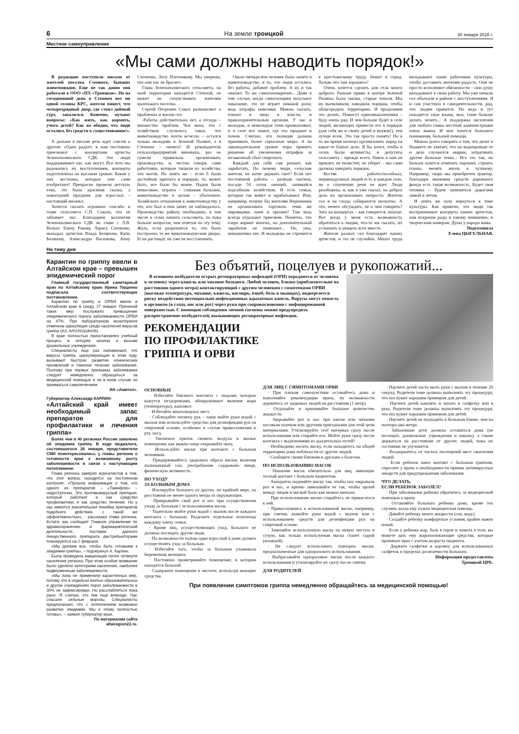6 На земле троицкой 30 января 2016 г.
Местное самоуправление
«Мы сами должны наводить порядок!»
В редакцию поступило письмо от жителей поселка Степного, бывших животноводов. Еще не так давно они работали в ООО «ПХ «Троицкое». Но на сегодняшний день в Степном нет ни одной головы КРС, жители пишут, что четырехрядный двор, где стоял дойный гурт, завалился. Конечно, мучают вопросы: «Как жить, как кормить, учить детей? Как же обидно, что люди остались без средств к существованию!».
А дальше в письме речь идет совсем о другом: «Одно радует: к нам постоянно приезжают с концертами артисты Зеленополянского СДК. Эти люди поддерживают нас, как могут. Все лето мы радовались их выступлениям, концерты подготовлены на высоком уровне. Какие у них костюмы, которые они сами изобретают! Прекрасно провели детскую елку, это была красивая сказка, а новогодний праздник для взрослых – настоящий мюзикл.
Хочется сказать огромное спасибо и главе сельсовета С.П. Соколу, что не забывает нас. Благодарим коллектив Зеленополянского СДК во главе с Л.В. Вельш: Елену Ракову, Ларису Сенченко, молодых артистов Влада Белянова, Катю Белянову, Александра Васюкова, Анну Сенченко, Лизу Плотникову. Мы уверены, что они нас не бросят».
Глава Зеленополянского сельсовета, на чьей территории находится Степной, не может не сочувствовать жителям маленького поселка.
Сергей Петрович Сокол размышляет о проблемах и жизни сел:
-Работы действительно нет, а отсюда – множество проблем. Чья вина, что с хозяйством случилось такое, что животноводство почти исчезло – остался только молодняк в Зеленой Поляне, а в Степном – ничего? И руководители сельхозпредприятий виноваты, раз не сумели правильно организовать производство, и, честно говоря, сами работники, которые тащили из хозяйства, что могли. Но опять же – если б были достойная зарплата и порядок, то, может быть, все было бы иначе. Надои были невысокие, затраты – слишком большие, животноводство в целом – убыточное. Хозяйского отношения к животноводству у тех, кто был в нем занят, не наблюдалось. Производство району необходимо, в том числе в селах нашего сельсовета, но пока больше вопросов, чем ответов на эту тему. Жаль, если разрушится то, что было построено, те же животноводческие дворы. Если растащат, их уже не восстановить.
Около пятидесяти человек было занято в животноводстве, и то, что люди остались без работы, добавит проблем. А их и так хватает. То же самогоноварение... Даже в том случае, когда самогонщики получают наказание, это не играет никакой роли, ведь штрафы невелики. Можно сказать, плюют в лицо и власти, и правоохранительным органам. У нас и молодые, и немолодые этим промышляют, и в селе все знают, где что продают и почем. Считаю, что полиция должна принимать более серьезные меры. А на законодательном уровне пора принять решение об увеличении штрафов за незаконный сбыт спиртного.
Каждый для себя сам решает, как заработать. Но почему люди, сельские жители, не хотят держать скот? Если нет постоянной работы – разводи скотину, посади 50 соток овощей, занимайся подсобным хозяйством. И есть семьи, которые так живут и зарабатывают. Или, например, почему бы жителям Вершинина не организовать торговлю теми же пирожками, чаем и прочим? Там ведь всегда отдыхают приезжие. Понятно, что озеро кормит многих, но дополнительный заработок не помешает... Но, увы, инициативы нет. И молодежь не стремится к крестьянскому труду, бежит в город. Только что там хорошего?
Очень хочется сделать для села много доброго. Раньше прямо в центре Зеленой Поляны была свалка, старые тополя. Мы их выпиливали, наводили порядок, чтобы облагородить территорию. И продолжим это делать. Помогут единомышленники – буду очень рад. И чем больше будет в селе людей, желающих привести его в порядок (для себя же и своих детей и внуков!), тем лучше всем. Это так просто понять! Но в то же время нелегко организовать народ на какое-то благое дело. Я бы хотел, чтобы в селах были активисты, и депутаты сельсовета – прежде всего. Никто к нам не приедет, не почистит, не уберет – мы сами должны наводить порядок.
Костяк работоспособных, неравнодушных людей есть в каждом селе, но о сплочении речи не идет. Люди разобщены, и, как я уже сказал, на доброе дело их организовать непросто. Жители сел и на сходы собираются неохотно. А что, нечего обсуждать, не о чем говорить? Зато на концертах – как говорится, аншлаг. Вот когда у меня есть возможность обратиться к людям, что-то им сказать, их услышать и увидеть всех вместе.
Жители разных сел благодарят наших артистов, и это не случайно. Много труда вкладывают наши работники культуры, чтобы доставить жителям радость. Они не просто исполняют обязанности – они душу вкладывают в свою работу. Мы уже немало сел объехали в районе с выступлениями. Я и сам участвую в самодеятельности, рад, что людям нравится. Но ведь и тут находятся злые языки, мол, главе больше делать нечего... А поддержка населения для любого главы местной администрации очень важна. И мне хочется большего понимания, большей помощи.
Можно долго говорить о том, что денег в бюджете не хватает, что на водопроводе то и дело случаются аварии, затрагивать другие больные темы... Все это так, но больше хочется отмечать хорошее, строить планы, менять жизнь к лучшему. Например, скоро мы приобретем трактор, благодаря экономии средств дорожного фонда есть такая возможность. Будет своя техника – будем заниматься дорогами зимой и летом.
И опять же хочу вернуться к теме культуры. Как приятно, что люди так воспринимают концерты наших артистов, они искренне рады и такому вниманию, и творческим номерам. Душа у народа жива.
Подготовила
Елена ЦЫГЕЛЬНАЯ.
На тему дня
Карантин по гриппу ввели в Алтайском крае – превышен эпидемический порог
Главный государственный санитарный врач по Алтайскому краю Ирина Пащенко подписала соответствующее постановление.
Карантин по гриппу и ОРВИ ввели в Алтайском крае в среду, 27 января. Причиной таких мер послужило превышение эпидемического порога заболеваемости ОРВИ на 47%. При лабораторном мониторинге отмечена циркуляция среди населения вирусов гриппа (А3, А/H1N1/pdm09).
В крае полностью приостановлен учебный процесс в четырех школах и восьми дошкольных учреждениях.
Специалисты еще раз напоминают, что вирусы гриппа, циркулирующие в этом году, вызывают быстрое развитие клинических проявлений и тяжелое течение заболевания. Поэтому при первых признаках заболевания следует немедленно обращаться за медицинской помощью и ни в коем случае не заниматься самолечением.
ИА «Амител».
Губернатор Александр КАРЛИН:
«Алтайский край имеет необходимый запас препаратов для профилактики и лечения гриппа»
Более чем в 40 регионах России заявлено об эпидемии гриппа. В ходе медиалога, состоявшегося 26 января, представители СМИ поинтересовались у главы региона о готовности края к возможному росту заболеваемости в связи с наступающим потеплением.
Глава региона заверил журналистов в том, что этот вопрос находится на постоянном контроле. «Прошла информация о том, что одного из препаратов – «Тамифлю» – недостаточно. Это противовирусный препарат, который работает и как средство профилактики, и как средство лечения. Но у нас имеется значительная линейка препаратов подобного действия, с такой же эффективностью», - рассказал глава региона. Кстати, как сообщает Главное управление по здравоохранению и фармацевтической деятельности, поставки данного лекарственного препарата дистрибьюторами планируются на 2 февраля.
«Мы делаем все, чтобы быть готовыми к эпидемии гриппа», – подчеркнул А. Карлин.
Была проведена вакцинация почти четверти населения региона. При этом особое внимание было уделено категориям населения, наиболее подверженным заболеваемости.
«Мы пока не применяли карантинных мер, потому что в отдельно взятых образовательных и других учреждениях порог заболеваемости в 30% не зафиксирован. Но расслабляться пока рано. Я считаю, что пик еще впереди. Нас спасали сильные морозы. Специалисты предполагают, что с потеплением возможно развитие эпидемии. Мы к этому полностью готовы», – заявил губернатор края.
По материалам сайта
altairegion22.ru.
Без объятий, поцелуев и рукопожатий...
В основном возбудители острых респираторных инфекций (ОРИ) передаются от человека к человеку через кашель или чихание больного. Любой человек, близко (приблизительно на расстоянии одного метра) контактирующий с другим человеком с симптомами ОРВИ (высокая температура, чихание, кашель, насморк, озноб, боль в мышцах), подвергается риску воздействия потенциально инфекционных вдыхаемых капель. Вирусы могут попасть в организм (в глаза, нос или рот) через руки при соприкосновении с инфицированной поверхностью. С помощью соблюдения личной гигиены можно предупредить распространение возбудителей, вызывающих респираторные инфекции.
РЕКОМЕНДАЦИИ
ПО ПРОФИЛАКТИКЕ
ГРИППА И ОРВИ
ОСНОВНЫЕ
· Избегайте близкого контакта с людьми, которые кажутся нездоровыми, обнаруживают явления жара (температуры), кашляют.
· Избегайте многолюдных мест.
· Соблюдайте гигиену рук – чаще мойте руки водой с мылом или используйте средство для дезинфекции рук на спиртовой основе, особенно в случае прикосновения к рту, носу.
· Увеличьте приток свежего воздуха в жилые помещения, как можно чаще открывайте окна.
· Используйте маски при контакте с больным человеком.
· Придерживайтесь здорового образа жизни, включая полноценный сон, употребление «здоровой» пищи, физическую активность.
ПО УХОДУ
ЗА БОЛЬНЫМ ДОМА
· Изолируйте больного от других, по крайней мере, на расстоянии не менее одного метра от окружающих.
· Прикрывайте свой рот и нос при осуществлении ухода за больным с использованием масок.
· Тщательно мойте руки водой с мылом после каждого контакта с больным. Выделите отдельные полотенца каждому члену семьи.
· Кроме лиц, осуществляющих уход, больного не должны посещать другие люди.
· По возможности только один взрослый в доме должен осуществлять уход за больным.
· Избегайте того, чтобы за больным ухаживала беременная женщина.
· Постоянно проветривайте помещение, в котором находится больной.
· Содержите помещение в чистоте, используя моющие средства.
ДЛЯ ЛИЦ С СИМПТОМАМИ ОРВИ
· При плохом самочувствии оставайтесь дома и выполняйте рекомендации врача, по возможности держитесь от здоровых людей на расстоянии (1 метр).
· Отдыхайте и принимайте большое количество жидкости.
· Закрывайте рот и нос при кашле или чихании носовым платком или другими пригодными для этой цели материалами. Утилизируйте этот материал сразу после использования или стирайте его. Мойте руки сразу после контакта с выделениями из дыхательных путей!
· Необходимо носить маску, если находитесь на общей территории дома поблизости от других людей.
· Сообщите своим близким и друзьям о болезни.
ПО ИСПОЛЬЗОВАНИЮ МАСОК
· Ношение масок обязательно для лиц, имеющих тесный контакт с больным пациентом.
· Аккуратно надевайте маску так, чтобы она закрывала рот и нос, и крепко завязывайте ее так, чтобы щелей между лицом и маской было как можно меньше.
· При использовании маски старайтесь не прикасаться к ней.
· Прикоснувшись к использованной маске, например, при снятии, вымойте руки водой с мылом или с использованием средств для дезинфекции рук на спиртовой основе.
· Заменяйте используемую маску на новую чистую и сухую, как только используемая маска станет сырой (влажной).
· Не следует использовать повторно маски, предназначенные для одноразового использования.
· Выбрасывайте одноразовые маски после каждого использования и утилизируйте их сразу после снятия.
ДЛЯ РОДИТЕЛЕЙ
· Научите детей часто мыть руки с мылом в течение 20 секунд. Родители тоже должны выполнять эту процедуру, что послужит хорошим примером для детей.
· Научите детей кашлять и чихать в салфетку или в руку. Родители тоже должны выполнять эту процедуру, что послужит хорошим примером для детей.
· Научите детей не подходить к больным ближе, чем на полтора-два метра.
· Заболевшие дети должны оставаться дома (не посещать дошкольные учреждения и школы), а также держаться на расстоянии от других людей, пока их состояние не улучшится.
· Воздержитесь от частых посещений мест скопления людей.
· Если ребенок имел контакт с больным гриппом, спросите у врача о необходимости приема антивирусных лекарств для предупреждения заболевания.
ЧТО ДЕЛАТЬ,
ЕСЛИ РЕБЕНОК ЗАБОЛЕЛ?
· При заболевании ребенка обратитесь за медицинской помощью к врачу.
· Оставляйте больного ребенка дома, кроме тех случаев, когда ему нужна медицинская помощь.
· Давайте ребенку много жидкости (сок, воду).
· Создайте ребенку комфортные условия, крайне важен покой.
· Если у ребенка жар, боль в горле и ломота в теле, вы можете дать ему жаропонижающие средства, которые пропишет врач с учетом возраста пациента.
· Держите салфетки и корзину для использованных салфеток в пределах досягаемости больного.
Информация предоставлена
Троицкой ЦРБ.
При появлении симптомов гриппа немедленно обращайтесь за медицинской помощью!